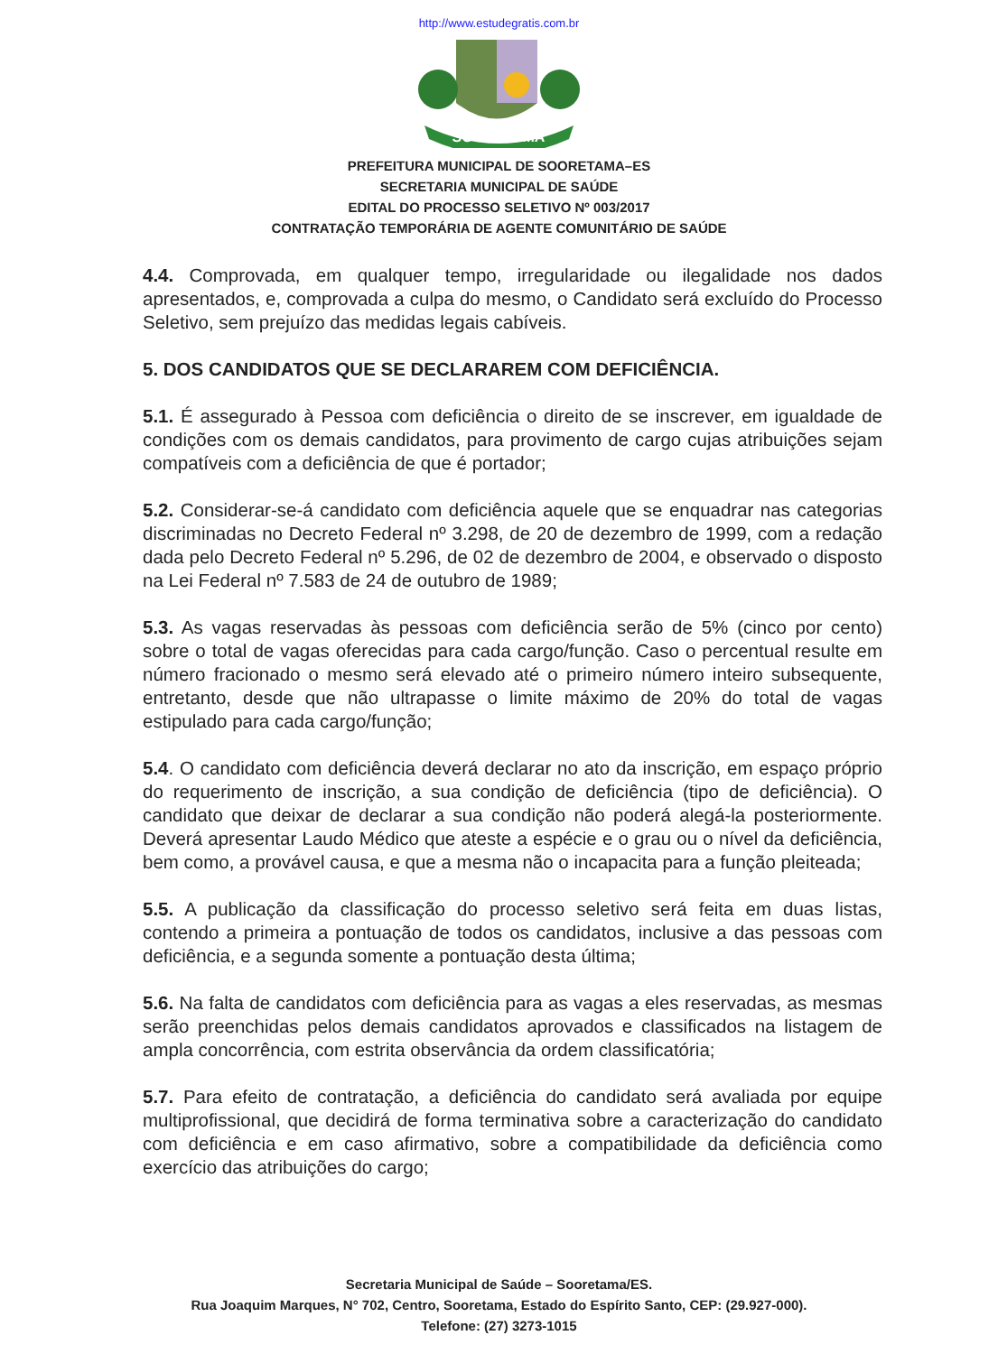http://www.estudegratis.com.br
SOORETAMA
PREFEITURA MUNICIPAL DE SOORETAMA–ES
SECRETARIA MUNICIPAL DE SAÚDE
EDITAL DO PROCESSO SELETIVO Nº 003/2017
CONTRATAÇÃO TEMPORÁRIA DE AGENTE COMUNITÁRIO DE SAÚDE
4.4. Comprovada, em qualquer tempo, irregularidade ou ilegalidade nos dados apresentados, e, comprovada a culpa do mesmo, o Candidato será excluído do Processo Seletivo, sem prejuízo das medidas legais cabíveis.
5. DOS CANDIDATOS QUE SE DECLARAREM COM DEFICIÊNCIA.
5.1. É assegurado à Pessoa com deficiência o direito de se inscrever, em igualdade de condições com os demais candidatos, para provimento de cargo cujas atribuições sejam compatíveis com a deficiência de que é portador;
5.2. Considerar-se-á candidato com deficiência aquele que se enquadrar nas categorias discriminadas no Decreto Federal nº 3.298, de 20 de dezembro de 1999, com a redação dada pelo Decreto Federal nº 5.296, de 02 de dezembro de 2004, e observado o disposto na Lei Federal nº 7.583 de 24 de outubro de 1989;
5.3. As vagas reservadas às pessoas com deficiência serão de 5% (cinco por cento) sobre o total de vagas oferecidas para cada cargo/função. Caso o percentual resulte em número fracionado o mesmo será elevado até o primeiro número inteiro subsequente, entretanto, desde que não ultrapasse o limite máximo de 20% do total de vagas estipulado para cada cargo/função;
5.4. O candidato com deficiência deverá declarar no ato da inscrição, em espaço próprio do requerimento de inscrição, a sua condição de deficiência (tipo de deficiência). O candidato que deixar de declarar a sua condição não poderá alegá-la posteriormente. Deverá apresentar Laudo Médico que ateste a espécie e o grau ou o nível da deficiência, bem como, a provável causa, e que a mesma não o incapacita para a função pleiteada;
5.5. A publicação da classificação do processo seletivo será feita em duas listas, contendo a primeira a pontuação de todos os candidatos, inclusive a das pessoas com deficiência, e a segunda somente a pontuação desta última;
5.6. Na falta de candidatos com deficiência para as vagas a eles reservadas, as mesmas serão preenchidas pelos demais candidatos aprovados e classificados na listagem de ampla concorrência, com estrita observância da ordem classificatória;
5.7. Para efeito de contratação, a deficiência do candidato será avaliada por equipe multiprofissional, que decidirá de forma terminativa sobre a caracterização do candidato com deficiência e em caso afirmativo, sobre a compatibilidade da deficiência como exercício das atribuições do cargo;
Secretaria Municipal de Saúde – Sooretama/ES.
Rua Joaquim Marques, N° 702, Centro, Sooretama, Estado do Espírito Santo, CEP: (29.927-000).
Telefone: (27) 3273-1015